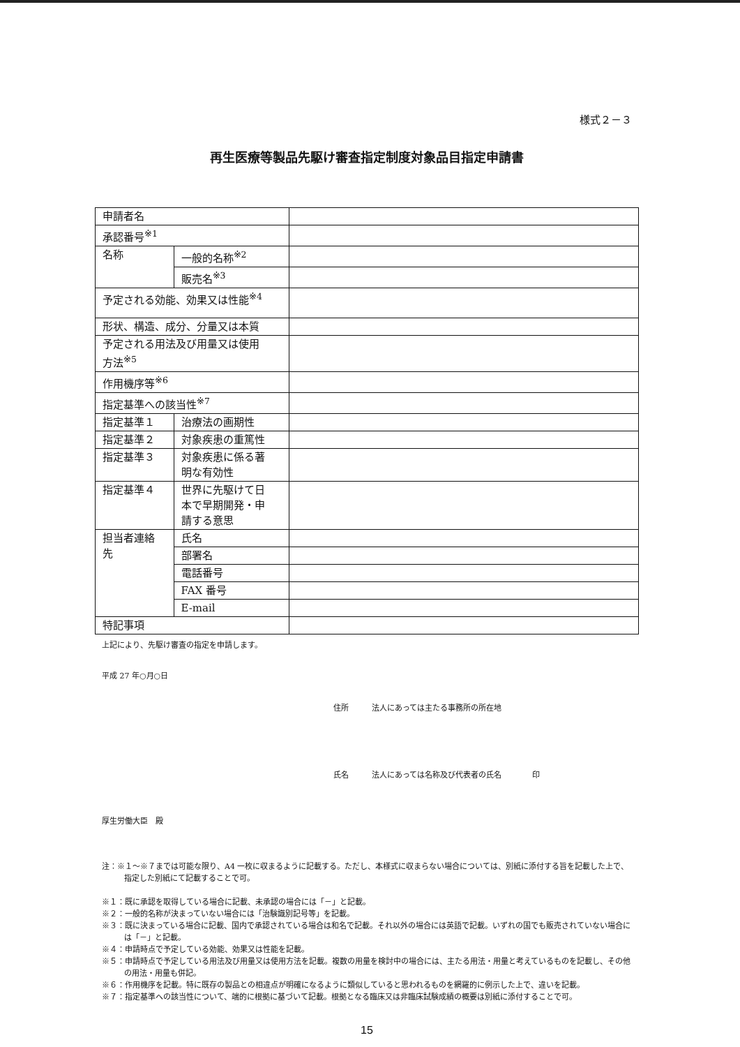様式２－３
再生医療等製品先駆け審査指定制度対象品目指定申請書
| 申請者名 | | | |
| 承認番号<sup>※1</sup> | | | |
| 名称 | 一般的名称<sup>※2</sup> | | |
| | 販売名<sup>※3</sup> | | |
| 予定される効能、効果又は性能<sup>※4</sup> | | | |
| 形状、構造、成分、分量又は本質 | | | |
| 予定される用法及び用量又は使用 方法<sup>※5</sup> | | | |
| 作用機序等<sup>※6</sup> | | | |
| 指定基準への該当性<sup>※7</sup> | | | |
| 指定基準１ | | 治療法の画期性 | |
| 指定基準２ | | 対象疾患の重篤性 | |
| 指定基準３ | | 対象疾患に係る著 明な有効性 | |
| 指定基準４ | | 世界に先駆けて日 本で早期開発・申 請する意思 | |
| 担当者連絡 先 | | 氏名 | |
| | | 部署名 | |
| | | 電話番号 | |
| | | FAX 番号 | |
| | | E-mail | |
| 特記事項 | | | |
上記により、先駆け審査の指定を申請します。
平成 27 年○月○日
住所　　　法人にあっては主たる事務所の所在地
氏名　　　法人にあっては名称及び代表者の氏名　　　　印
厚生労働大臣　殿
注：※１～※７までは可能な限り、A4 一枚に収まるように記載する。ただし、本様式に収まらない場合については、別紙に添付する旨を記載した上で、指定した別紙にて記載することで可。
※１：既に承認を取得している場合に記載、未承認の場合には「－」と記載。
※２：一般的名称が決まっていない場合には「治験識別記号等」を記載。
※３：既に決まっている場合に記載、国内で承認されている場合は和名で記載。それ以外の場合には英語で記載。いずれの国でも販売されていない場合には「－」と記載。
※４：申請時点で予定している効能、効果又は性能を記載。
※５：申請時点で予定している用法及び用量又は使用方法を記載。複数の用量を検討中の場合には、主たる用法・用量と考えているものを記載し、その他の用法・用量も併記。
※６：作用機序を記載。特に既存の製品との相違点が明確になるように類似していると思われるものを網羅的に例示した上で、違いを記載。
※７：指定基準への該当性について、端的に根拠に基づいて記載。根拠となる臨床又は非臨床試験成績の概要は別紙に添付することで可。
15